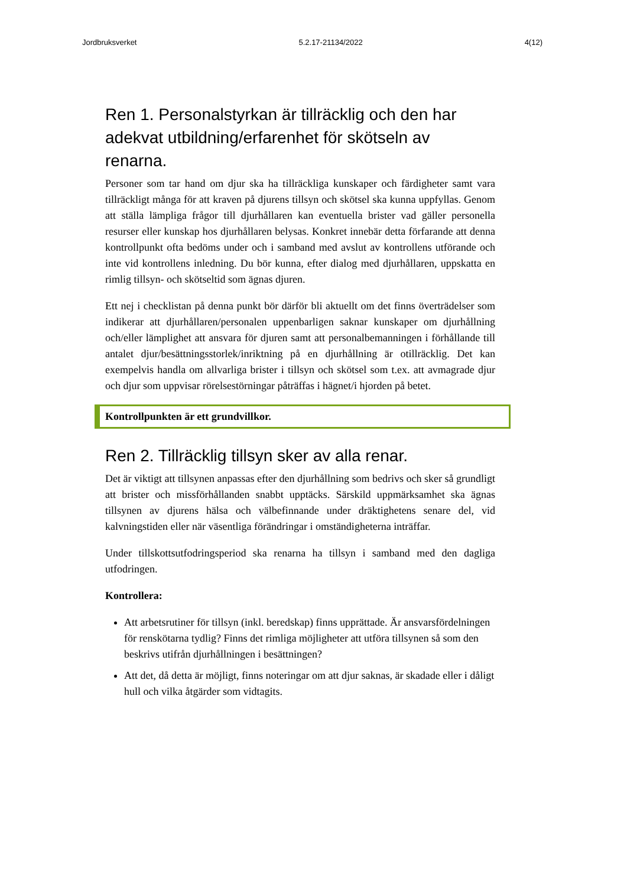Jordbruksverket 5.2.17-21134/2022 4(12)
Ren 1. Personalstyrkan är tillräcklig och den har adekvat utbildning/erfarenhet för skötseln av renarna.
Personer som tar hand om djur ska ha tillräckliga kunskaper och färdigheter samt vara tillräckligt många för att kraven på djurens tillsyn och skötsel ska kunna uppfyllas. Genom att ställa lämpliga frågor till djurhållaren kan eventuella brister vad gäller personella resurser eller kunskap hos djurhållaren belysas. Konkret innebär detta förfarande att denna kontrollpunkt ofta bedöms under och i samband med avslut av kontrollens utförande och inte vid kontrollens inledning. Du bör kunna, efter dialog med djurhållaren, uppskatta en rimlig tillsyn- och skötseltid som ägnas djuren.
Ett nej i checklistan på denna punkt bör därför bli aktuellt om det finns överträdelser som indikerar att djurhållaren/personalen uppenbarligen saknar kunskaper om djurhållning och/eller lämplighet att ansvara för djuren samt att personalbemanningen i förhållande till antalet djur/besättningsstorlek/inriktning på en djurhållning är otillräcklig. Det kan exempelvis handla om allvarliga brister i tillsyn och skötsel som t.ex. att avmagrade djur och djur som uppvisar rörelsestörningar påträffas i hägnet/i hjorden på betet.
Kontrollpunkten är ett grundvillkor.
Ren 2. Tillräcklig tillsyn sker av alla renar.
Det är viktigt att tillsynen anpassas efter den djurhållning som bedrivs och sker så grundligt att brister och missförhållanden snabbt upptäcks. Särskild uppmärksamhet ska ägnas tillsynen av djurens hälsa och välbefinnande under dräktighetens senare del, vid kalvningstiden eller när väsentliga förändringar i omständigheterna inträffar.
Under tillskottsutfodringsperiod ska renarna ha tillsyn i samband med den dagliga utfodringen.
Kontrollera:
Att arbetsrutiner för tillsyn (inkl. beredskap) finns upprättade. Är ansvarsfördelningen för renskötarna tydlig? Finns det rimliga möjligheter att utföra tillsynen så som den beskrivs utifrån djurhållningen i besättningen?
Att det, då detta är möjligt, finns noteringar om att djur saknas, är skadade eller i dåligt hull och vilka åtgärder som vidtagits.